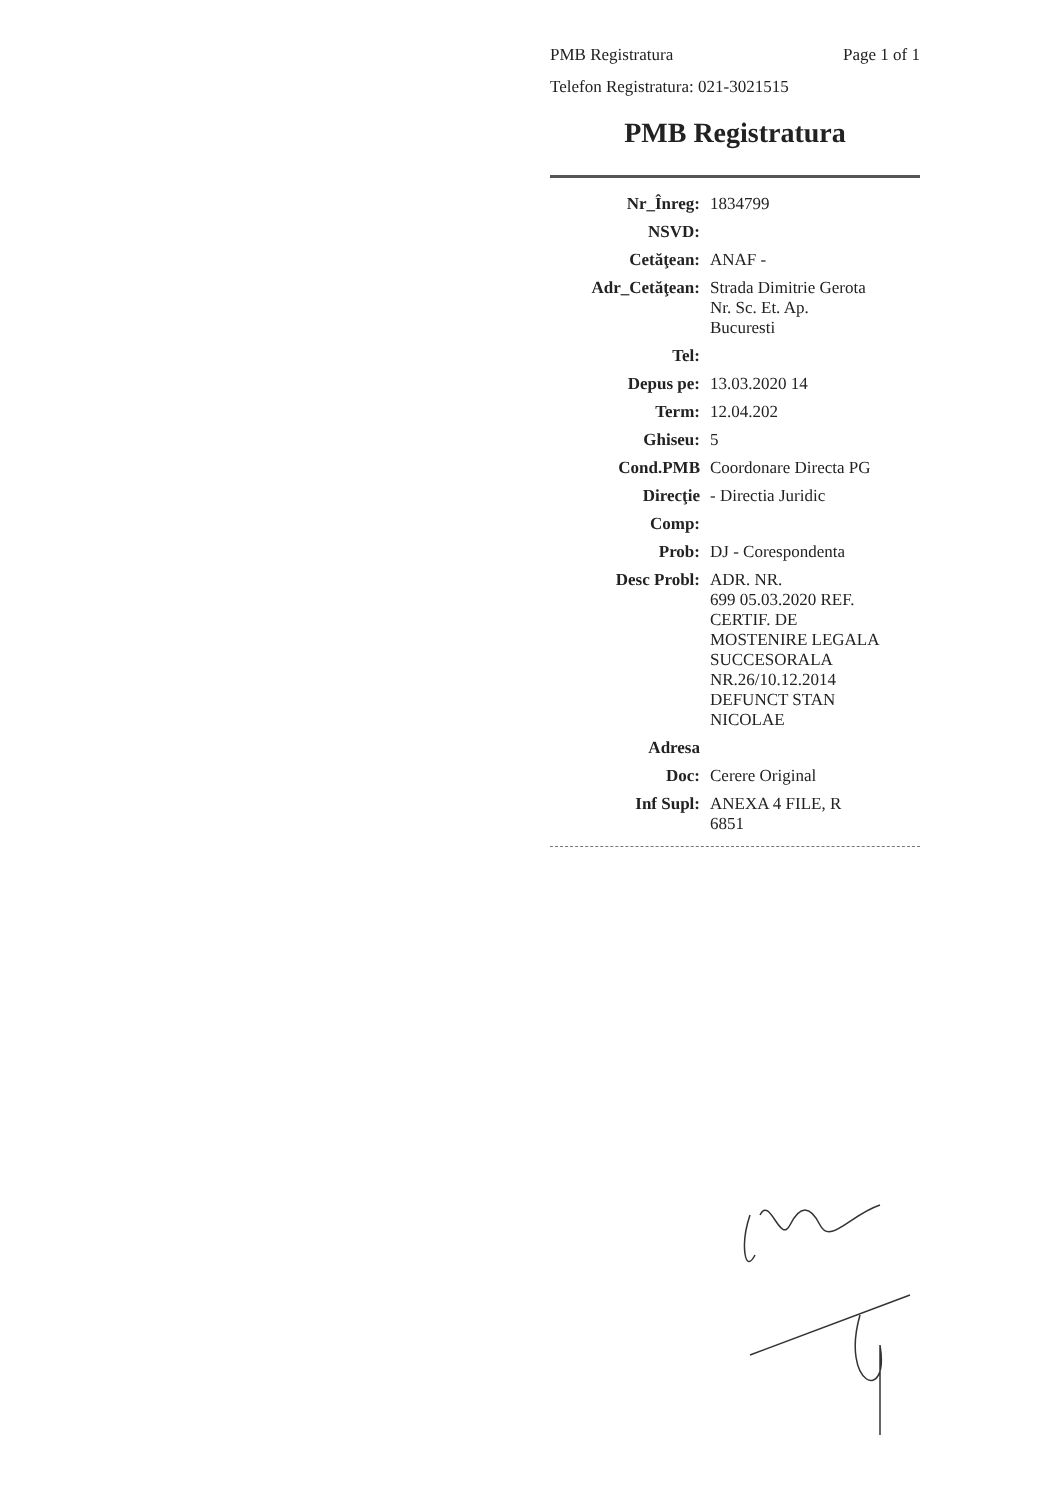PMB Registratura Page 1 of 1
Telefon Registratura: 021-3021515
PMB Registratura
| Nr_Înreg: | 1834799 |
| NSVD: | |
| Cetăţean: | ANAF - |
| Adr_Cetăţean: | Strada Dimitrie Gerota Nr. Sc. Et. Ap. Bucuresti |
| Tel: | |
| Depus pe: | 13.03.2020 14 |
| Term: | 12.04.202 |
| Ghiseu: | 5 |
| Cond.PMB | Coordonare Directa PG |
| Direcţie | - Directia Juridic |
| Comp: | |
| Prob: | DJ - Corespondenta |
| Desc Probl: | ADR. NR. 699 05.03.2020 REF. CERTIF. DE MOSTENIRE LEGALA SUCCESORALA NR.26/10.12.2014 DEFUNCT STAN NICOLAE |
| Adresa | |
| Doc: | Cerere Original |
| Inf Supl: | ANEXA 4 FILE, R 6851 |